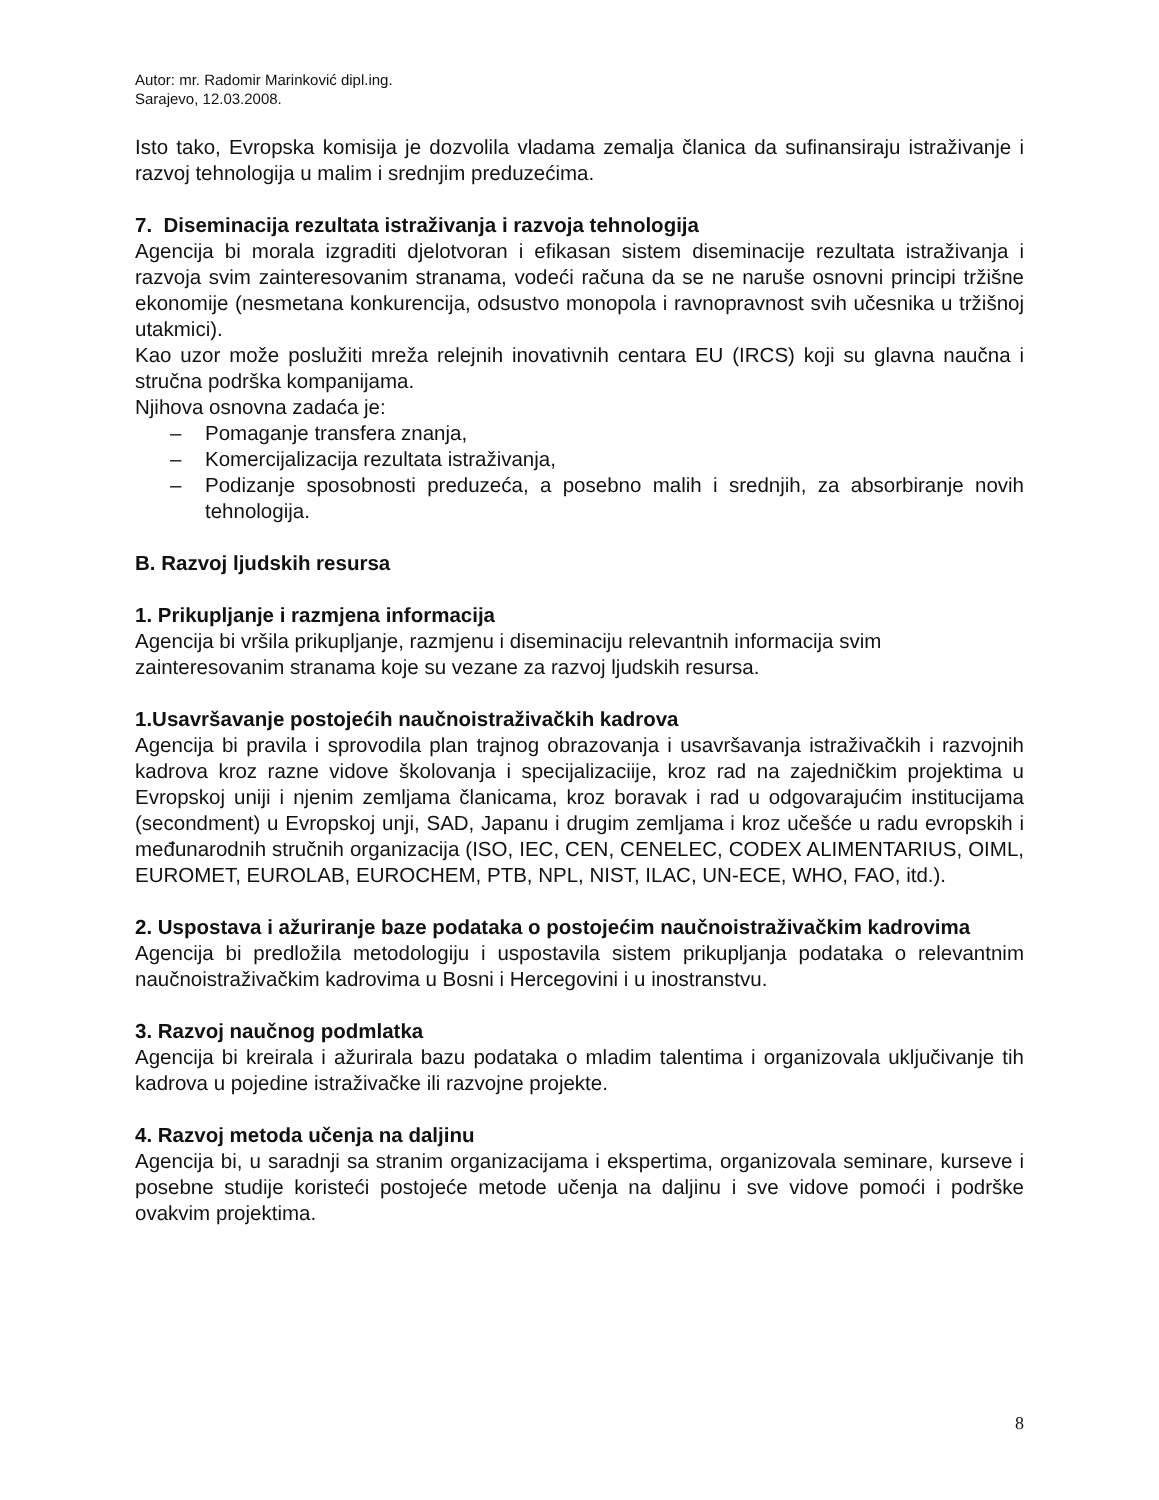Autor: mr. Radomir Marinković dipl.ing.
Sarajevo, 12.03.2008.
Isto tako, Evropska komisija je dozvolila vladama zemalja članica da sufinansiraju istraživanje i razvoj tehnologija u malim i srednjim preduzećima.
7. Diseminacija rezultata istraživanja i razvoja tehnologija
Agencija bi morala izgraditi djelotvoran i efikasan sistem diseminacije rezultata istraživanja i razvoja svim zainteresovanim stranama, vodeći računa da se ne naruše osnovni principi tržišne ekonomije (nesmetana konkurencija, odsustvo monopola i ravnopravnost svih učesnika u tržišnoj utakmici).
Kao uzor može poslužiti mreža relejnih inovativnih centara EU (IRCS) koji su glavna naučna i stručna podrška kompanijama.
Njihova osnovna zadaća je:
– Pomaganje transfera znanja,
– Komercijalizacija rezultata istraživanja,
– Podizanje sposobnosti preduzeća, a posebno malih i srednjih, za absorbiranje novih tehnologija.
B. Razvoj ljudskih resursa
1. Prikupljanje i razmjena informacija
Agencija bi vršila prikupljanje, razmjenu i diseminaciju relevantnih informacija svim zainteresovanim stranama koje su vezane za razvoj ljudskih resursa.
1.Usavršavanje postojećih naučnoistraživačkih kadrova
Agencija bi pravila i sprovodila plan trajnog obrazovanja i usavršavanja istraživačkih i razvojnih kadrova kroz razne vidove školovanja i specijalizaciije, kroz rad na zajedničkim projektima u Evropskoj uniji i njenim zemljama članicama, kroz boravak i rad u odgovarajućim institucijama (secondment) u Evropskoj unji, SAD, Japanu i drugim zemljama i kroz učešće u radu evropskih i međunarodnih stručnih organizacija (ISO, IEC, CEN, CENELEC, CODEX ALIMENTARIUS, OIML, EUROMET, EUROLAB, EUROCHEM, PTB, NPL, NIST, ILAC, UN-ECE, WHO, FAO, itd.).
2. Uspostava i ažuriranje baze podataka o postojećim naučnoistraživačkim kadrovima
Agencija bi predložila metodologiju i uspostavila sistem prikupljanja podataka o relevantnim naučnoistraživačkim kadrovima u Bosni i Hercegovini i u inostranstvu.
3. Razvoj naučnog podmlatka
Agencija bi kreirala i ažurirala bazu podataka o mladim talentima i organizovala uključivanje tih kadrova u pojedine istraživačke ili razvojne projekte.
4. Razvoj metoda učenja na daljinu
Agencija bi, u saradnji sa stranim organizacijama i ekspertima, organizovala seminare, kurseve i posebne studije koristeći postojeće metode učenja na daljinu i sve vidove pomoći i podrške ovakvim projektima.
8